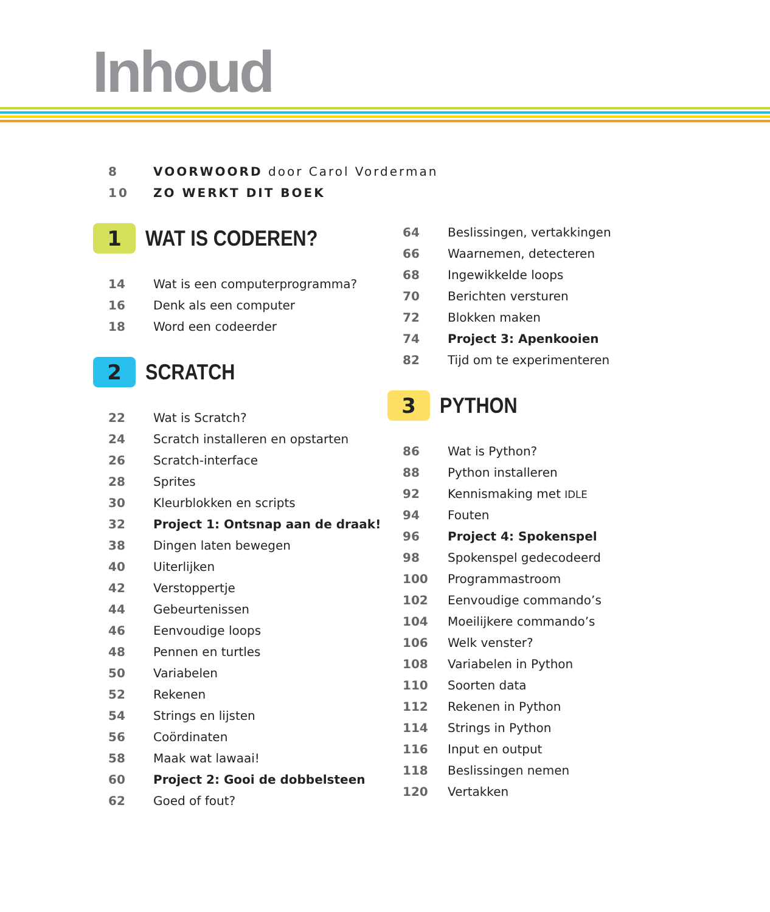Inhoud
8 VOORWOORD door Carol Vorderman
10 ZO WERKT DIT BOEK
1
WAT IS CODEREN?
14 Wat is een computerprogramma?
16 Denk als een computer
18 Word een codeerder
2
SCRATCH
22 Wat is Scratch?
24
Scratch installeren en opstarten
26 Scratch-interface
28 Sprites
30 Kleurblokken en scripts
32
Project 1: Ontsnap aan de draak!
38 Dingen laten bewegen
40 Uiterlijken
42 Verstoppertje
44 Gebeurtenissen
46 Eenvoudige loops
48 Pennen en turtles
50 Variabelen
52 Rekenen
54 Strings en lijsten
56 Coördinaten
58 Maak wat lawaai!
60 Project 2: Gooi de dobbelsteen
62 Goed of fout?
64 Beslissingen, vertakkingen
66 Waarnemen, detecteren
68 Ingewikkelde loops
70 Berichten versturen
72 Blokken maken
74 Project 3: Apenkooien
82 Tijd om te experimenteren
3
PYTHON
86 Wat is Python?
88 Python installeren
92 Kennismaking met IDLE
94 Fouten
96 Project 4: Spokenspel
98 Spokenspel gedecodeerd
100 Programmastroom
102 Eenvoudige commando’s
104 Moeilijkere commando’s
106 Welk venster?
108 Variabelen in Python
110 Soorten data
112 Rekenen in Python
114 Strings in Python
116 Input en output
118 Beslissingen nemen
120 Vertakken